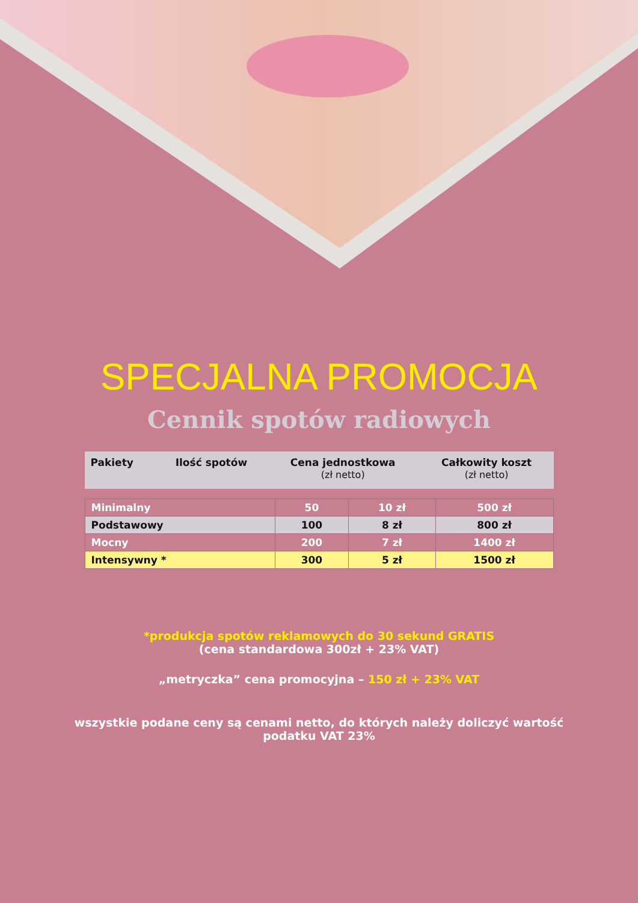SPECJALNA PROMOCJA
Cennik spotów radiowych
| Pakiety | Ilość spotów | Cena jednostkowa (zł netto) | Całkowity koszt (zł netto) |
| --- | --- | --- | --- |
| Minimalny | 50 | 10 zł | 500 zł |
| Podstawowy | 100 | 8 zł | 800 zł |
| Mocny | 200 | 7 zł | 1400 zł |
| Intensywny * | 300 | 5 zł | 1500 zł |
*produkcja spotów reklamowych do 30 sekund GRATIS
(cena standardowa 300zł + 23% VAT)
„metryczka” cena promocyjna – 150 zł + 23% VAT
wszystkie podane ceny są cenami netto, do których należy doliczyć wartość
podatku VAT 23%